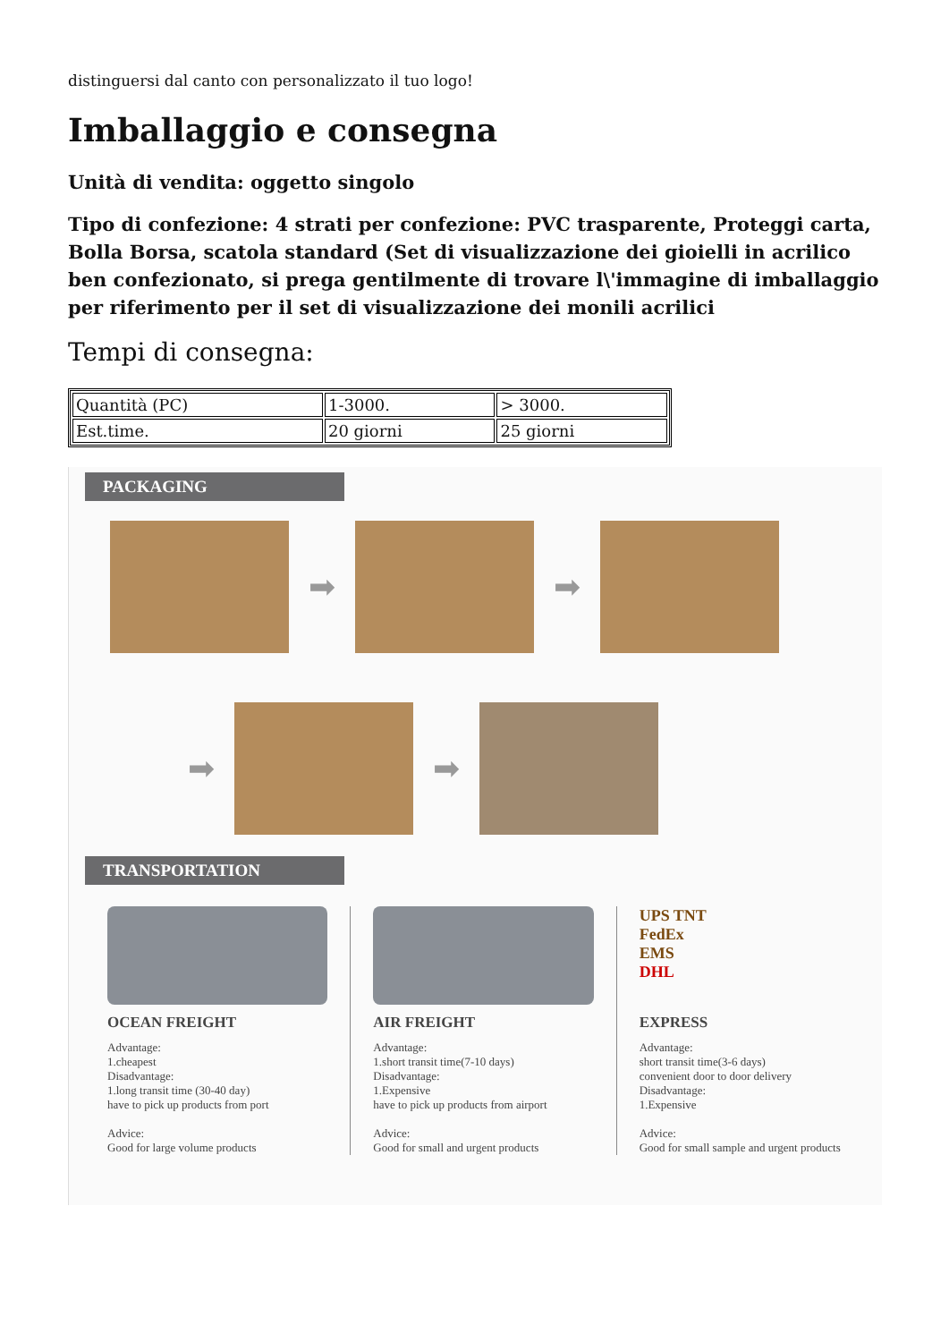distinguersi dal canto con personalizzato il tuo logo!
Imballaggio e consegna
Unità di vendita: oggetto singolo
Tipo di confezione: 4 strati per confezione: PVC trasparente, Proteggi carta, Bolla Borsa, scatola standard (Set di visualizzazione dei gioielli in acrilico ben confezionato, si prega gentilmente di trovare l\'immagine di imballaggio per riferimento per il set di visualizzazione dei monili acrilici
Tempi di consegna:
| Quantità (PC) | 1-3000. | > 3000. |
| Est.time. | 20 giorni | 25 giorni |
PACKAGING
➡ ➡
➡ ➡
TRANSPORTATION
OCEAN FREIGHT
Advantage:
1.cheapest
Disadvantage:
1.long transit time (30-40 day)
have to pick up products from port
Advice:
Good for large volume products
AIR FREIGHT
Advantage:
1.short transit time(7-10 days)
Disadvantage:
1.Expensive
have to pick up products from airport
Advice:
Good for small and urgent products
UPS TNT
FedEx
EMS
DHL
EXPRESS
Advantage:
short transit time(3-6 days)
convenient door to door delivery
Disadvantage:
1.Expensive
Advice:
Good for small sample and urgent products